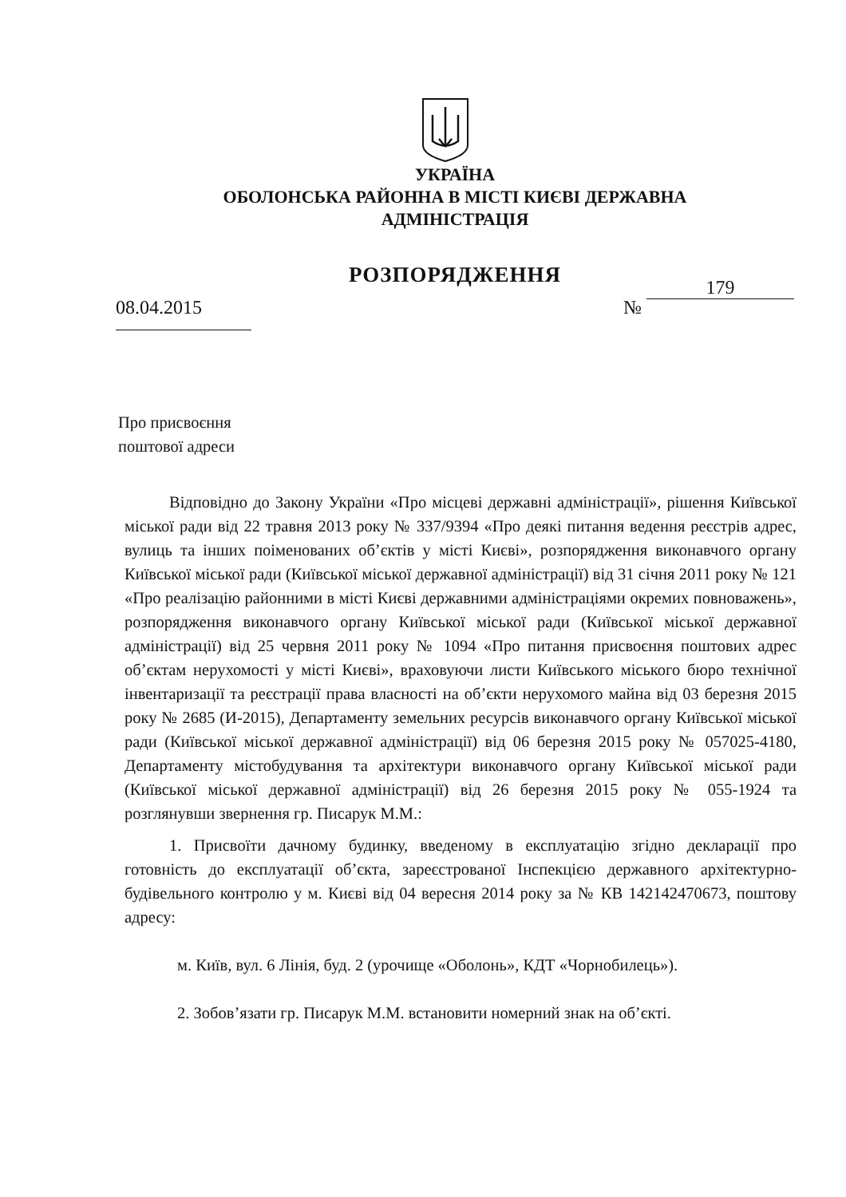УКРАЇНА
ОБОЛОНСЬКА РАЙОННА В МІСТІ КИЄВІ ДЕРЖАВНА
АДМІНІСТРАЦІЯ
РОЗПОРЯДЖЕННЯ
08.04.2015 № 179
Про присвоєння
поштової адреси
Відповідно до Закону України «Про місцеві державні адміністрації», рішення Київської міської ради від 22 травня 2013 року № 337/9394 «Про деякі питання ведення реєстрів адрес, вулиць та інших поіменованих об’єктів у місті Києві», розпорядження виконавчого органу Київської міської ради (Київської міської державної адміністрації) від 31 січня 2011 року № 121 «Про реалізацію районними в місті Києві державними адміністраціями окремих повноважень», розпорядження виконавчого органу Київської міської ради (Київської міської державної адміністрації) від 25 червня 2011 року № 1094 «Про питання присвоєння поштових адрес об’єктам нерухомості у місті Києві», враховуючи листи Київського міського бюро технічної інвентаризації та реєстрації права власності на об’єкти нерухомого майна від 03 березня 2015 року № 2685 (И-2015), Департаменту земельних ресурсів виконавчого органу Київської міської ради (Київської міської державної адміністрації) від 06 березня 2015 року № 057025-4180, Департаменту містобудування та архітектури виконавчого органу Київської міської ради (Київської міської державної адміністрації) від 26 березня 2015 року № 055-1924 та розглянувши звернення гр. Писарук М.М.:
1. Присвоїти дачному будинку, введеному в експлуатацію згідно декларації про готовність до експлуатації об’єкта, зареєстрованої Інспекцією державного архітектурно-будівельного контролю у м. Києві від 04 вересня 2014 року за № КВ 142142470673, поштову адресу:
м. Київ, вул. 6 Лінія, буд. 2 (урочище «Оболонь», КДТ «Чорнобилець»).
2. Зобов’язати гр. Писарук М.М. встановити номерний знак на об’єкті.